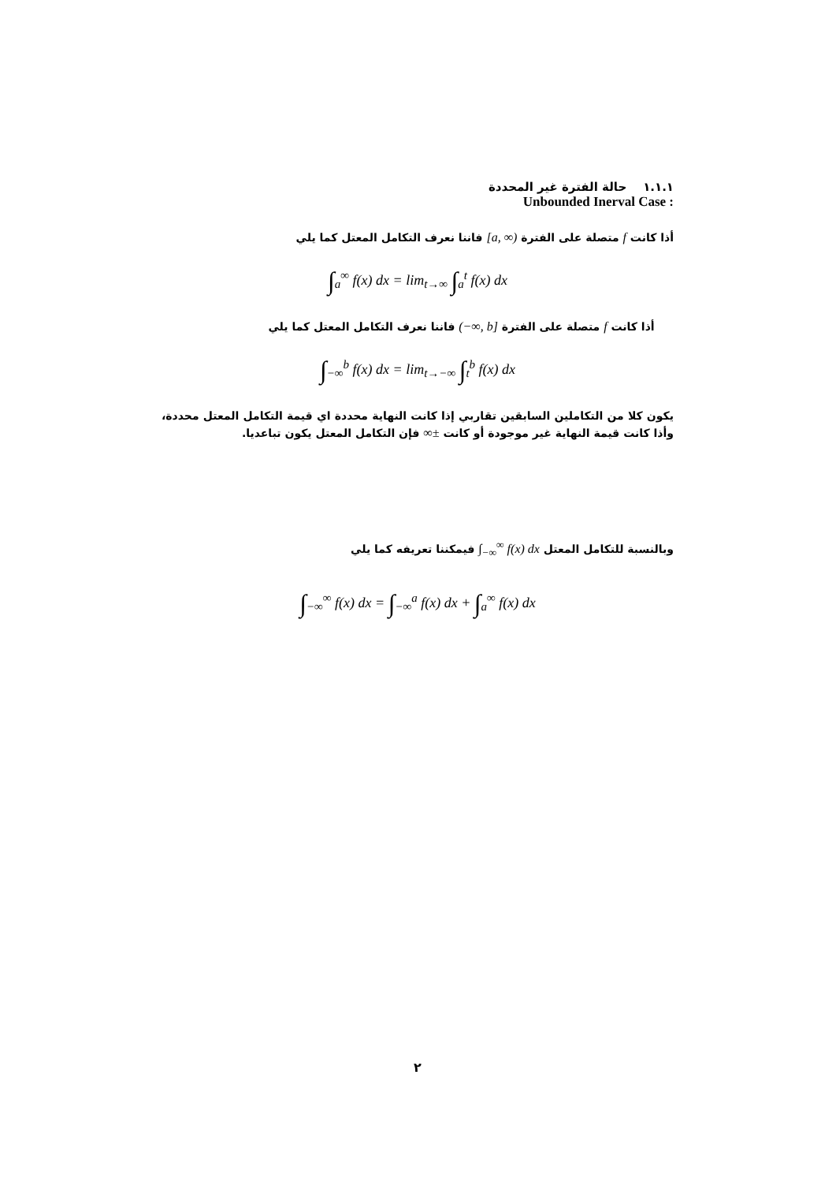١.١.١ حالة الفترة غير المحددة
Unbounded Inerval Case :
أذا كانت f متصلة على الفترة [a, ∞) فاننا نعرف التكامل المعتل كما يلي
∫<sub>a</sub><sup>∞</sup> f(x) dx = lim<sub>t→∞</sub> ∫<sub>a</sub><sup>t</sup> f(x) dx
أذا كانت f متصلة على الفترة (−∞, b] فاننا نعرف التكامل المعتل كما يلي
∫<sub>−∞</sub><sup>b</sup> f(x) dx = lim<sub>t→−∞</sub> ∫<sub>t</sub><sup>b</sup> f(x) dx
يكون كلا من التكاملين السابقين تقاربي إذا كانت النهاية محددة اي قيمة التكامل المعتل محددة، وأذا كانت قيمة النهاية غير موجودة أو كانت ±∞ فإن التكامل المعتل يكون تباعديا.
وبالنسبة للتكامل المعتل ∫<sub>−∞</sub><sup>∞</sup> f(x) dx فيمكننا تعريفه كما يلي
∫<sub>−∞</sub><sup>∞</sup> f(x) dx = ∫<sub>−∞</sub><sup>a</sup> f(x) dx + ∫<sub>a</sub><sup>∞</sup> f(x) dx
٢